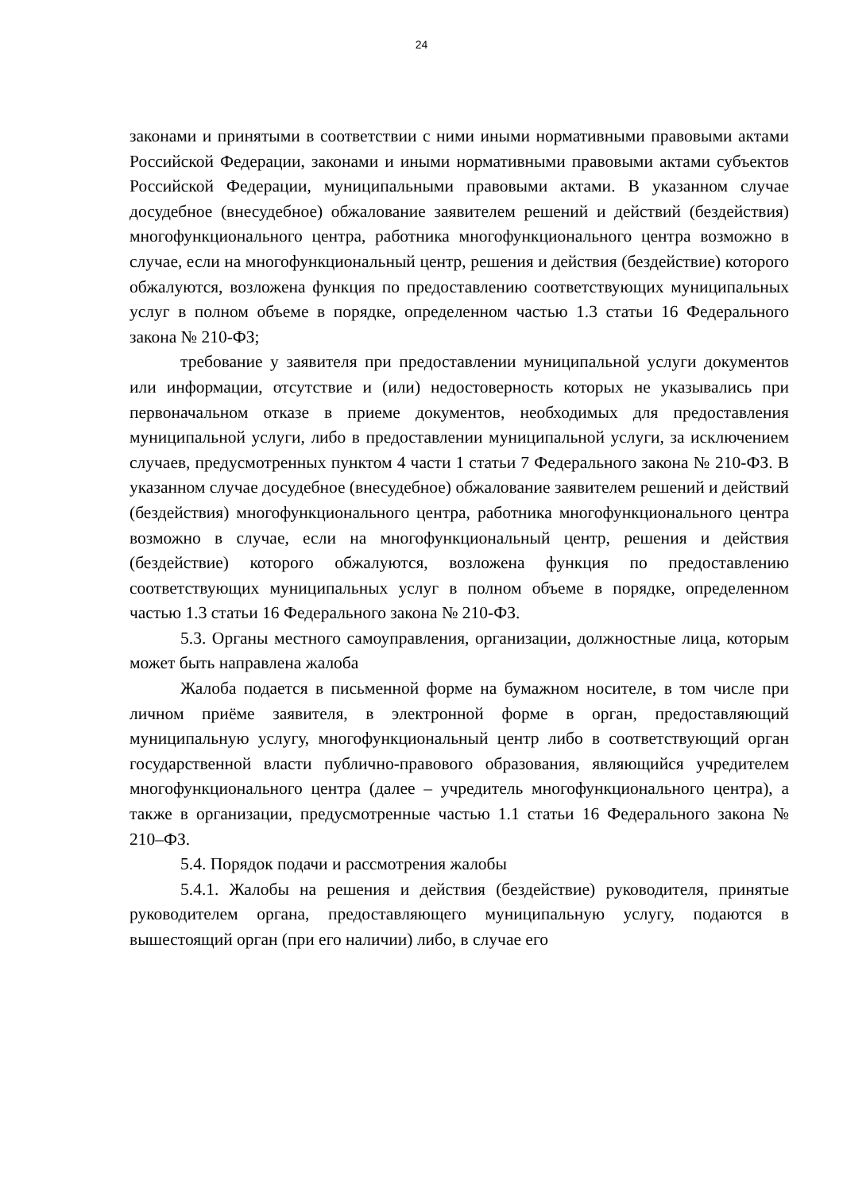24
законами и принятыми в соответствии с ними иными нормативными правовыми актами Российской Федерации, законами и иными нормативными правовыми актами субъектов Российской Федерации, муниципальными правовыми актами. В указанном случае досудебное (внесудебное) обжалование заявителем решений и действий (бездействия) многофункционального центра, работника многофункционального центра возможно в случае, если на многофункциональный центр, решения и действия (бездействие) которого обжалуются, возложена функция по предоставлению соответствующих муниципальных услуг в полном объеме в порядке, определенном частью 1.3 статьи 16 Федерального закона № 210-ФЗ;
требование у заявителя при предоставлении муниципальной услуги документов или информации, отсутствие и (или) недостоверность которых не указывались при первоначальном отказе в приеме документов, необходимых для предоставления муниципальной услуги, либо в предоставлении муниципальной услуги, за исключением случаев, предусмотренных пунктом 4 части 1 статьи 7 Федерального закона № 210-ФЗ. В указанном случае досудебное (внесудебное) обжалование заявителем решений и действий (бездействия) многофункционального центра, работника многофункционального центра возможно в случае, если на многофункциональный центр, решения и действия (бездействие) которого обжалуются, возложена функция по предоставлению соответствующих муниципальных услуг в полном объеме в порядке, определенном частью 1.3 статьи 16 Федерального закона № 210-ФЗ.
5.3. Органы местного самоуправления, организации, должностные лица, которым может быть направлена жалоба
Жалоба подается в письменной форме на бумажном носителе, в том числе при личном приёме заявителя, в электронной форме в орган, предоставляющий муниципальную услугу, многофункциональный центр либо в соответствующий орган государственной власти публично-правового образования, являющийся учредителем многофункционального центра (далее – учредитель многофункционального центра), а также в организации, предусмотренные частью 1.1 статьи 16 Федерального закона № 210–ФЗ.
5.4. Порядок подачи и рассмотрения жалобы
5.4.1. Жалобы на решения и действия (бездействие) руководителя, принятые руководителем органа, предоставляющего муниципальную услугу, подаются в вышестоящий орган (при его наличии) либо, в случае его